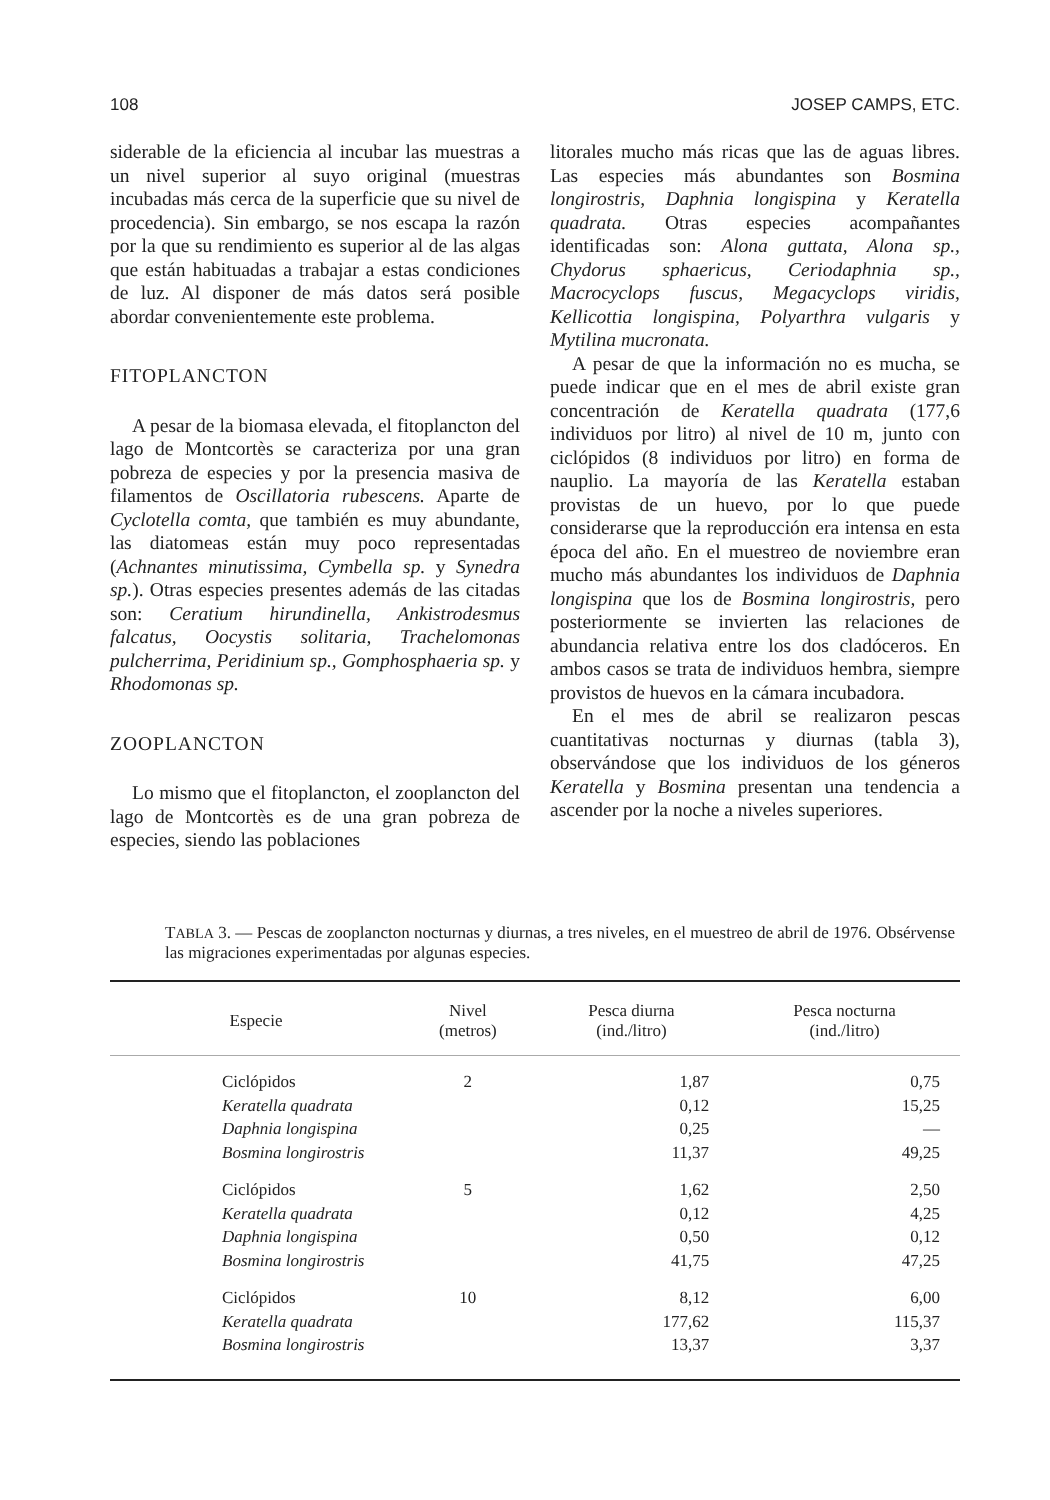108 JOSEP CAMPS, ETC.
siderable de la eficiencia al incubar las muestras a un nivel superior al suyo original (muestras incubadas más cerca de la superficie que su nivel de procedencia). Sin embargo, se nos escapa la razón por la que su rendimiento es superior al de las algas que están habituadas a trabajar a estas condiciones de luz. Al disponer de más datos será posible abordar convenientemente este problema.
FITOPLANCTON
A pesar de la biomasa elevada, el fitoplancton del lago de Montcortès se caracteriza por una gran pobreza de especies y por la presencia masiva de filamentos de Oscillatoria rubescens. Aparte de Cyclotella comta, que también es muy abundante, las diatomeas están muy poco representadas (Achnantes minutissima, Cymbella sp. y Synedra sp.). Otras especies presentes además de las citadas son: Ceratium hirundinella, Ankistrodesmus falcatus, Oocystis solitaria, Trachelomonas pulcherrima, Peridinium sp., Gomphosphaeria sp. y Rhodomonas sp.
ZOOPLANCTON
Lo mismo que el fitoplancton, el zooplancton del lago de Montcortès es de una gran pobreza de especies, siendo las poblaciones
litorales mucho más ricas que las de aguas libres. Las especies más abundantes son Bosmina longirostris, Daphnia longispina y Keratella quadrata. Otras especies acompañantes identificadas son: Alona guttata, Alona sp., Chydorus sphaericus, Ceriodaphnia sp., Macrocyclops fuscus, Megacyclops viridis, Kellicottia longispina, Polyarthra vulgaris y Mytilina mucronata.
A pesar de que la información no es mucha, se puede indicar que en el mes de abril existe gran concentración de Keratella quadrata (177,6 individuos por litro) al nivel de 10 m, junto con ciclópidos (8 individuos por litro) en forma de nauplio. La mayoría de las Keratella estaban provistas de un huevo, por lo que puede considerarse que la reproducción era intensa en esta época del año. En el muestreo de noviembre eran mucho más abundantes los individuos de Daphnia longispina que los de Bosmina longirostris, pero posteriormente se invierten las relaciones de abundancia relativa entre los dos cladóceros. En ambos casos se trata de individuos hembra, siempre provistos de huevos en la cámara incubadora.
En el mes de abril se realizaron pescas cuantitativas nocturnas y diurnas (tabla 3), observándose que los individuos de los géneros Keratella y Bosmina presentan una tendencia a ascender por la noche a niveles superiores.
TABLA 3. — Pescas de zooplancton nocturnas y diurnas, a tres niveles, en el muestreo de abril de 1976. Obsérvense las migraciones experimentadas por algunas especies.
| Especie | Nivel (metros) | Pesca diurna (ind./litro) | Pesca nocturna (ind./litro) |
| --- | --- | --- | --- |
| Ciclópidos | 2 | 1,87 | 0,75 |
| Keratella quadrata | | 0,12 | 15,25 |
| Daphnia longispina | | 0,25 | — |
| Bosmina longirostris | | 11,37 | 49,25 |
| Ciclópidos | 5 | 1,62 | 2,50 |
| Keratella quadrata | | 0,12 | 4,25 |
| Daphnia longispina | | 0,50 | 0,12 |
| Bosmina longirostris | | 41,75 | 47,25 |
| Ciclópidos | 10 | 8,12 | 6,00 |
| Keratella quadrata | | 177,62 | 115,37 |
| Bosmina longirostris | | 13,37 | 3,37 |